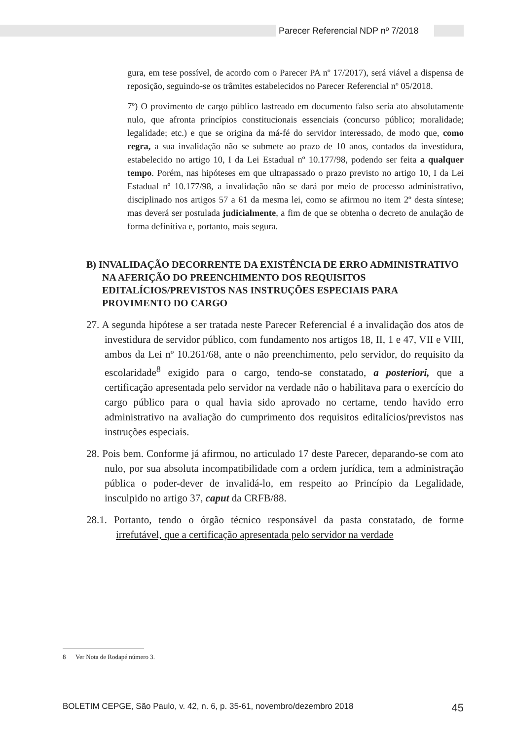Parecer Referencial NDP nº 7/2018
gura, em tese possível, de acordo com o Parecer PA nº 17/2017), será viável a dispensa de reposição, seguindo-se os trâmites estabelecidos no Parecer Referencial nº 05/2018.
7º) O provimento de cargo público lastreado em documento falso seria ato absolutamente nulo, que afronta princípios constitucionais essenciais (concurso público; moralidade; legalidade; etc.) e que se origina da má-fé do servidor interessado, de modo que, como regra, a sua invalidação não se submete ao prazo de 10 anos, contados da investidura, estabelecido no artigo 10, I da Lei Estadual nº 10.177/98, podendo ser feita a qualquer tempo. Porém, nas hipóteses em que ultrapassado o prazo previsto no artigo 10, I da Lei Estadual nº 10.177/98, a invalidação não se dará por meio de processo administrativo, disciplinado nos artigos 57 a 61 da mesma lei, como se afirmou no item 2º desta síntese; mas deverá ser postulada judicialmente, a fim de que se obtenha o decreto de anulação de forma definitiva e, portanto, mais segura.
B) INVALIDAÇÃO DECORRENTE DA EXISTÊNCIA DE ERRO ADMINISTRATIVO NA AFERIÇÃO DO PREENCHIMENTO DOS REQUISITOS EDITALÍCIOS/PREVISTOS NAS INSTRUÇÕES ESPECIAIS PARA PROVIMENTO DO CARGO
27. A segunda hipótese a ser tratada neste Parecer Referencial é a invalidação dos atos de investidura de servidor público, com fundamento nos artigos 18, II, 1 e 47, VII e VIII, ambos da Lei nº 10.261/68, ante o não preenchimento, pelo servidor, do requisito da escolaridade<sup>8</sup> exigido para o cargo, tendo-se constatado, a posteriori, que a certificação apresentada pelo servidor na verdade não o habilitava para o exercício do cargo público para o qual havia sido aprovado no certame, tendo havido erro administrativo na avaliação do cumprimento dos requisitos editalícios/previstos nas instruções especiais.
28. Pois bem. Conforme já afirmou, no articulado 17 deste Parecer, deparando-se com ato nulo, por sua absoluta incompatibilidade com a ordem jurídica, tem a administração pública o poder-dever de invalidá-lo, em respeito ao Princípio da Legalidade, insculpido no artigo 37, caput da CRFB/88.
28.1. Portanto, tendo o órgão técnico responsável da pasta constatado, de forme irrefutável, que a certificação apresentada pelo servidor na verdade
8 Ver Nota de Rodapé número 3.
BOLETIM CEPGE, São Paulo, v. 42, n. 6, p. 35-61, novembro/dezembro 2018 45